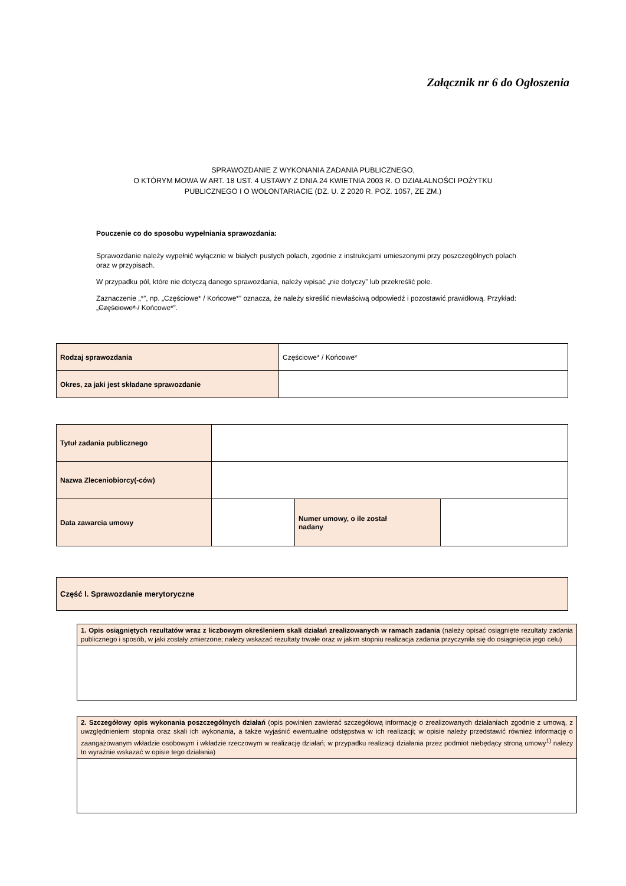Załącznik nr 6 do Ogłoszenia
SPRAWOZDANIE Z WYKONANIA ZADANIA PUBLICZNEGO,
O KTÓRYM MOWA W ART. 18 UST. 4 USTAWY Z DNIA 24 KWIETNIA 2003 R. O DZIAŁALNOŚCI POŻYTKU
PUBLICZNEGO I O WOLONTARIACIE (DZ. U. Z 2020 R. POZ. 1057, ZE ZM.)
Pouczenie co do sposobu wypełniania sprawozdania:
Sprawozdanie należy wypełnić wyłącznie w białych pustych polach, zgodnie z instrukcjami umieszonymi przy poszczególnych polach oraz w przypisach.
W przypadku pól, które nie dotyczą danego sprawozdania, należy wpisać „nie dotyczy” lub przekreślić pole.
Zaznaczenie „*”, np. „Częściowe* / Końcowe*” oznacza, że należy skreślić niewłaściwą odpowiedź i pozostawić prawidłową. Przykład: „Częściowe* / Końcowe*”.
| Rodzaj sprawozdania | Częściowe* / Końcowe* |
| Okres, za jaki jest składane sprawozdanie | |
| Tytuł zadania publicznego | | | |
| Nazwa Zleceniobiorcy(-ców) | | | |
| Data zawarcia umowy | | Numer umowy, o ile został nadany | |
| Część I. Sprawozdanie merytoryczne |
| 1. Opis osiągniętych rezultatów wraz z liczbowym określeniem skali działań zrealizowanych w ramach zadania (należy opisać osiągnięte rezultaty zadania publicznego i sposób, w jaki zostały zmierzone; należy wskazać rezultaty trwałe oraz w jakim stopniu realizacja zadania przyczyniła się do osiągnięcia jego celu) |
| 2. Szczegółowy opis wykonania poszczególnych działań (opis powinien zawierać szczegółową informację o zrealizowanych działaniach zgodnie z umową, z uwzględnieniem stopnia oraz skali ich wykonania, a także wyjaśnić ewentualne odstępstwa w ich realizacji; w opisie należy przedstawić również informację o zaangażowanym wkładzie osobowym i wkładzie rzeczowym w realizację działań; w przypadku realizacji działania przez podmiot niebędący stroną umowy<sup>1)</sup> należy to wyraźnie wskazać w opisie tego działania) |